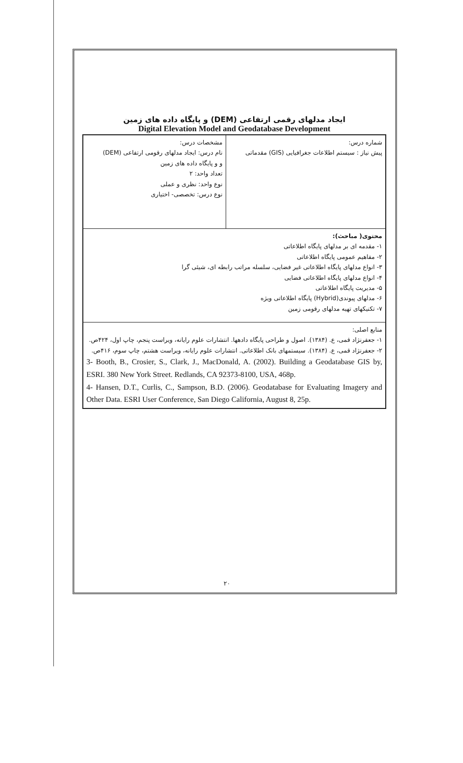ایجاد مدلهای رقمی ارتفاعی (DEM) و پایگاه داده های زمین
Digital Elevation Model and Geodatabase Development
| مشخصات درس: نام درس: ایجاد مدلهای رقومی ارتفاعی (DEM) و و پایگاه داده های زمین تعداد واحد: ۲ نوع واحد: نظری و عملی نوع درس: تخصصی- اختیاری | شماره درس: پیش نیاز : سیستم اطلاعات جغرافیایی (GIS) مقدماتی |
| محتوی( مباحث): ۱- مقدمه ای بر مدلهای پایگاه اطلاعاتی ۲- مفاهیم عمومی پایگاه اطلاعاتی ۳- انواع مدلهای پایگاه اطلاعاتی غیر فضایی، سلسله مراتب رابطه ای، شیئی گرا ۴- انواع مدلهای پایگاه اطلاعاتی فضایی ۵- مدیریت پایگاه اطلاعاتی ۶- مدلهای پیوندی(Hybrid) پایگاه اطلاعاتی ویژه ۷- تکنیکهای تهیه مدلهای رقومی زمین | |
| منابع اصلی: ۱- جعفرنژاد قمی، ع. (۱۳۸۴). اصول و طراحی پایگاه دادهها. انتشارات علوم رایانه، ویراست پنجم، چاپ اول، ۴۲۴ص. ۲- جعفرنژاد قمی، ع. (۱۳۸۴). سیستمهای بانک اطلاعاتی. انتشارات علوم رایانه، ویراست هشتم، چاپ سوم، ۴۱۶ص. 3- Booth, B., Crosier, S., Clark, J., MacDonald, A. (2002). Building a Geodatabase GIS by, ESRI. 380 New York Street. Redlands, CA 92373-8100, USA, 468p. 4- Hansen, D.T., Curlis, C., Sampson, B.D. (2006). Geodatabase for Evaluating Imagery and Other Data. ESRI User Conference, San Diego California, August 8, 25p. | |
۲۰